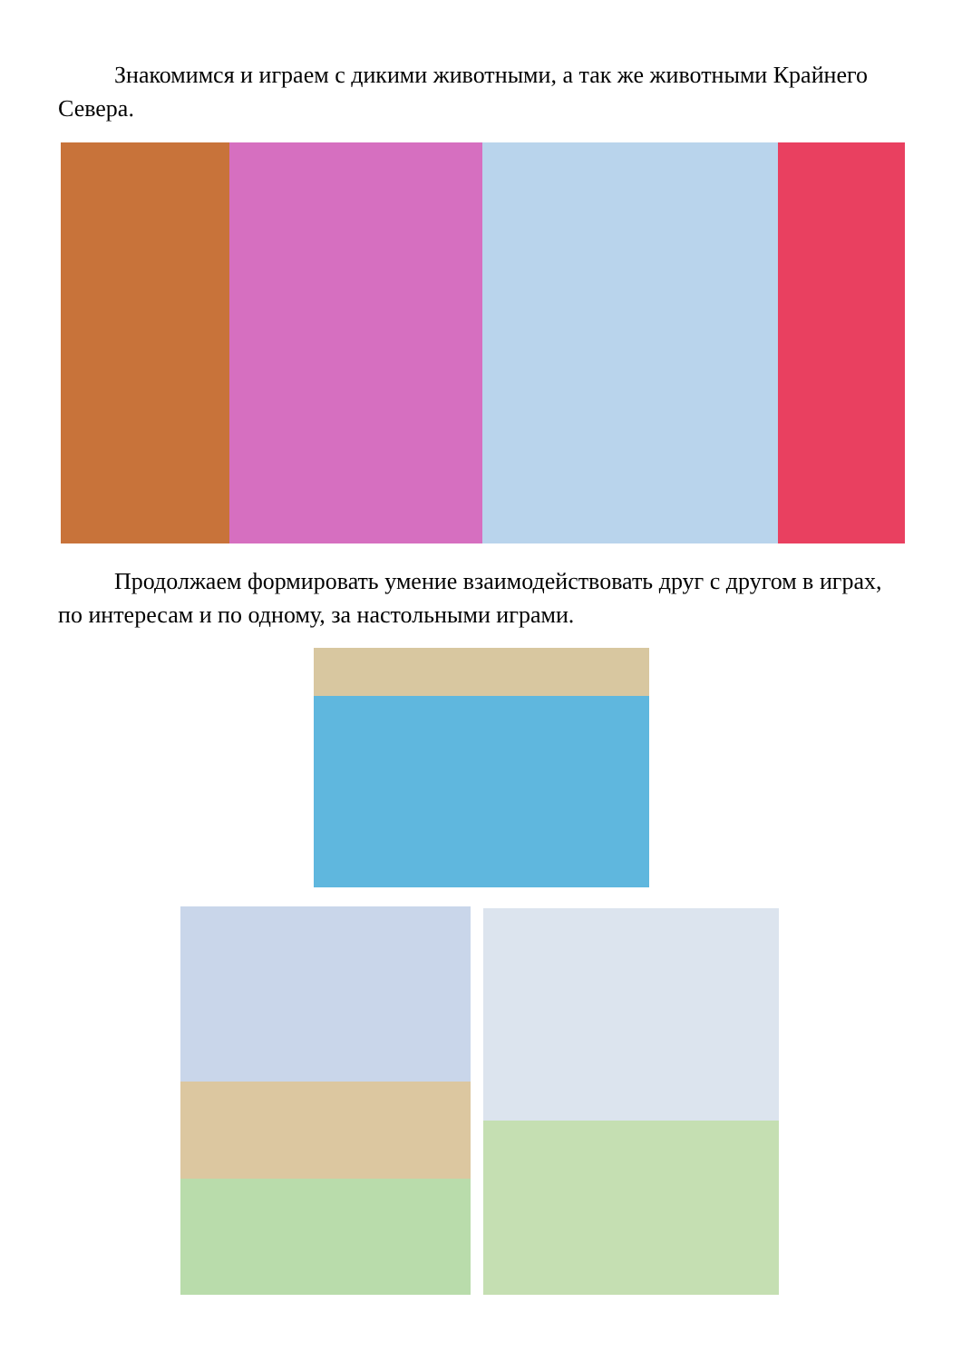Знакомимся и играем с дикими животными, а так же животными Крайнего Севера.
Продолжаем формировать умение взаимодействовать друг с другом в играх, по интересам и по одному, за настольными играми.